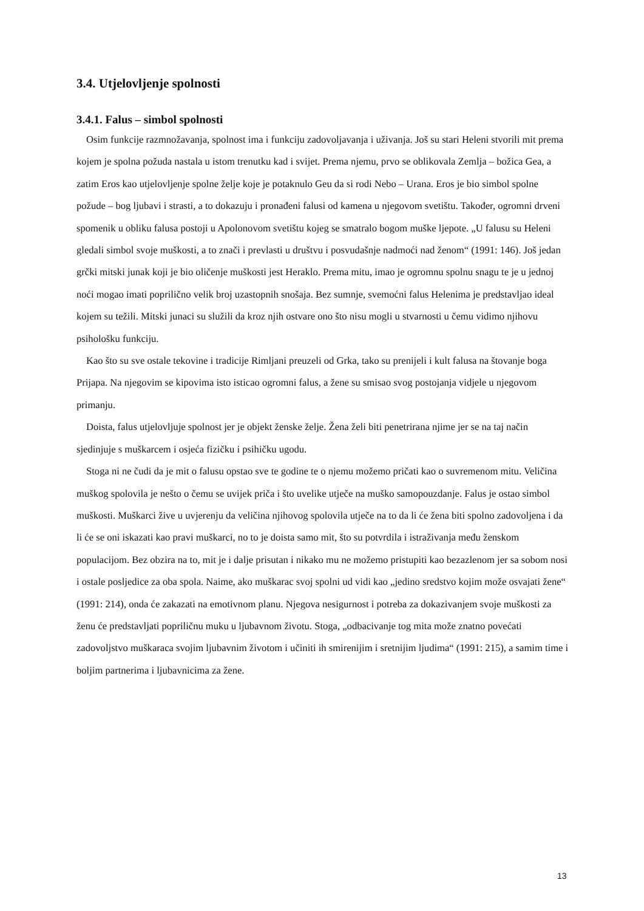3.4. Utjelovljenje spolnosti
3.4.1. Falus – simbol spolnosti
Osim funkcije razmnožavanja, spolnost ima i funkciju zadovoljavanja i uživanja. Još su stari Heleni stvorili mit prema kojem je spolna požuda nastala u istom trenutku kad i svijet. Prema njemu, prvo se oblikovala Zemlja – božica Gea, a zatim Eros kao utjelovljenje spolne želje koje je potaknulo Geu da si rodi Nebo – Urana. Eros je bio simbol spolne požude – bog ljubavi i strasti, a to dokazuju i pronađeni falusi od kamena u njegovom svetištu. Također, ogromni drveni spomenik u obliku falusa postoji u Apolonovom svetištu kojeg se smatralo bogom muške ljepote. „U falusu su Heleni gledali simbol svoje muškosti, a to znači i prevlasti u društvu i posvudašnje nadmoći nad ženom“ (1991: 146). Još jedan grčki mitski junak koji je bio oličenje muškosti jest Heraklo. Prema mitu, imao je ogromnu spolnu snagu te je u jednoj noći mogao imati poprilično velik broj uzastopnih snošaja. Bez sumnje, svemoćni falus Helenima je predstavljao ideal kojem su težili. Mitski junaci su služili da kroz njih ostvare ono što nisu mogli u stvarnosti u čemu vidimo njihovu psihološku funkciju.
Kao što su sve ostale tekovine i tradicije Rimljani preuzeli od Grka, tako su prenijeli i kult falusa na štovanje boga Prijapa. Na njegovim se kipovima isto isticao ogromni falus, a žene su smisao svog postojanja vidjele u njegovom primanju.
Doista, falus utjelovljuje spolnost jer je objekt ženske želje. Žena želi biti penetrirana njime jer se na taj način sjedinjuje s muškarcem i osjeća fizičku i psihičku ugodu.
Stoga ni ne čudi da je mit o falusu opstao sve te godine te o njemu možemo pričati kao o suvremenom mitu. Veličina muškog spolovila je nešto o čemu se uvijek priča i što uvelike utječe na muško samopouzdanje. Falus je ostao simbol muškosti. Muškarci žive u uvjerenju da veličina njihovog spolovila utječe na to da li će žena biti spolno zadovoljena i da li će se oni iskazati kao pravi muškarci, no to je doista samo mit, što su potvrdila i istraživanja među ženskom populacijom. Bez obzira na to, mit je i dalje prisutan i nikako mu ne možemo pristupiti kao bezazlenom jer sa sobom nosi i ostale posljedice za oba spola. Naime, ako muškarac svoj spolni ud vidi kao „jedino sredstvo kojim može osvajati žene“ (1991: 214), onda će zakazati na emotivnom planu. Njegova nesigurnost i potreba za dokazivanjem svoje muškosti za ženu će predstavljati popriličnu muku u ljubavnom životu. Stoga, „odbacivanje tog mita može znatno povećati zadovoljstvo muškaraca svojim ljubavnim životom i učiniti ih smirenijim i sretnijim ljudima“ (1991: 215), a samim time i boljim partnerima i ljubavnicima za žene.
13